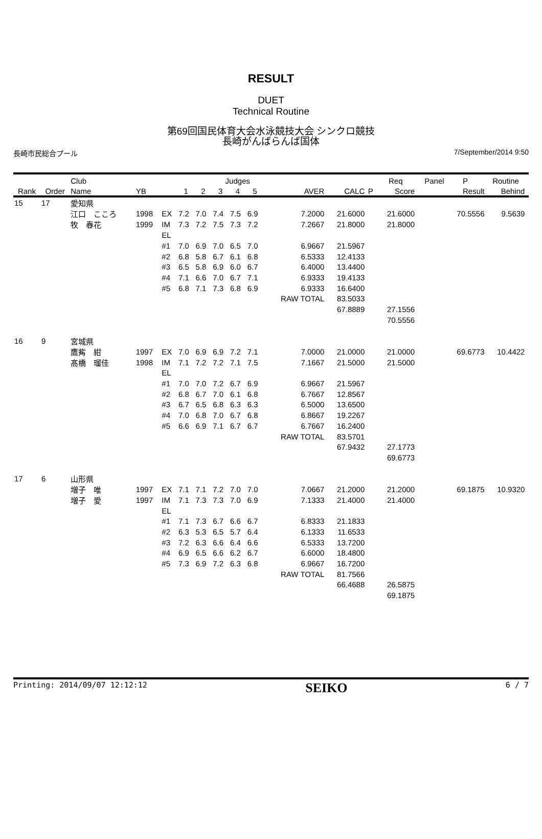RESULT
DUET
Technical Routine
第69回国民体育大会水泳競技大会 シンクロ競技
長崎がんばらんば国体
長崎市民総合プール 7/September/2014 9:50
| | | Club | | | | | Judges | | | | | | Req | Panel | P | Routine | |
| --- | --- | --- | --- | --- | --- | --- | --- | --- | --- | --- | --- | --- | --- | --- | --- | --- | --- |
| Rank | Order | Name | YB | | 1 | 2 | 3 | 4 | 5 | AVER | CALC | P | Score | | Result | Behind | |
| 15 | 17 | 愛知県 | | | | | | | | | | | | | | | |
| | | 江口 こころ | 1998 | EX | 7.2 | 7.0 | 7.4 | 7.5 | 6.9 | 7.2000 | 21.6000 | | 21.6000 | | 70.5556 | 9.5639 | |
| | | 牧 春花 | 1999 | IM | 7.3 | 7.2 | 7.5 | 7.3 | 7.2 | 7.2667 | 21.8000 | | 21.8000 | | | | |
| | | | | EL | | | | | | | | | | | | | |
| | | | | #1 | 7.0 | 6.9 | 7.0 | 6.5 | 7.0 | 6.9667 | 21.5967 | | | | | | |
| | | | | #2 | 6.8 | 5.8 | 6.7 | 6.1 | 6.8 | 6.5333 | 12.4133 | | | | | | |
| | | | | #3 | 6.5 | 5.8 | 6.9 | 6.0 | 6.7 | 6.4000 | 13.4400 | | | | | | |
| | | | | #4 | 7.1 | 6.6 | 7.0 | 6.7 | 7.1 | 6.9333 | 19.4133 | | | | | | |
| | | | | #5 | 6.8 | 7.1 | 7.3 | 6.8 | 6.9 | 6.9333 | 16.6400 | | | | | | |
| | | | | | | | | | | RAW TOTAL | 83.5033 | | | | | | |
| | | | | | | | | | | | 67.8889 | | 27.1556 | | | | |
| | | | | | | | | | | | | | 70.5556 | | | | |
| 16 | 9 | 宮城県 | | | | | | | | | | | | | | | |
| | | 鷹觜 紺 | 1997 | EX | 7.0 | 6.9 | 6.9 | 7.2 | 7.1 | 7.0000 | 21.0000 | | 21.0000 | | 69.6773 | 10.4422 | |
| | | 髙橋 瑠佳 | 1998 | IM | 7.1 | 7.2 | 7.2 | 7.1 | 7.5 | 7.1667 | 21.5000 | | 21.5000 | | | | |
| | | | | EL | | | | | | | | | | | | | |
| | | | | #1 | 7.0 | 7.0 | 7.2 | 6.7 | 6.9 | 6.9667 | 21.5967 | | | | | | |
| | | | | #2 | 6.8 | 6.7 | 7.0 | 6.1 | 6.8 | 6.7667 | 12.8567 | | | | | | |
| | | | | #3 | 6.7 | 6.5 | 6.8 | 6.3 | 6.3 | 6.5000 | 13.6500 | | | | | | |
| | | | | #4 | 7.0 | 6.8 | 7.0 | 6.7 | 6.8 | 6.8667 | 19.2267 | | | | | | |
| | | | | #5 | 6.6 | 6.9 | 7.1 | 6.7 | 6.7 | 6.7667 | 16.2400 | | | | | | |
| | | | | | | | | | | RAW TOTAL | 83.5701 | | | | | | |
| | | | | | | | | | | | 67.9432 | | 27.1773 | | | | |
| | | | | | | | | | | | | | 69.6773 | | | | |
| 17 | 6 | 山形県 | | | | | | | | | | | | | | | |
| | | 増子 唯 | 1997 | EX | 7.1 | 7.1 | 7.2 | 7.0 | 7.0 | 7.0667 | 21.2000 | | 21.2000 | | 69.1875 | 10.9320 | |
| | | 増子 愛 | 1997 | IM | 7.1 | 7.3 | 7.3 | 7.0 | 6.9 | 7.1333 | 21.4000 | | 21.4000 | | | | |
| | | | | EL | | | | | | | | | | | | | |
| | | | | #1 | 7.1 | 7.3 | 6.7 | 6.6 | 6.7 | 6.8333 | 21.1833 | | | | | | |
| | | | | #2 | 6.3 | 5.3 | 6.5 | 5.7 | 6.4 | 6.1333 | 11.6533 | | | | | | |
| | | | | #3 | 7.2 | 6.3 | 6.6 | 6.4 | 6.6 | 6.5333 | 13.7200 | | | | | | |
| | | | | #4 | 6.9 | 6.5 | 6.6 | 6.2 | 6.7 | 6.6000 | 18.4800 | | | | | | |
| | | | | #5 | 7.3 | 6.9 | 7.2 | 6.3 | 6.8 | 6.9667 | 16.7200 | | | | | | |
| | | | | | | | | | | RAW TOTAL | 81.7566 | | | | | | |
| | | | | | | | | | | | 66.4688 | | 26.5875 | | | | |
| | | | | | | | | | | | | | 69.1875 | | | | |
Printing: 2014/09/07 12:12:12 SEIKO 6 / 7